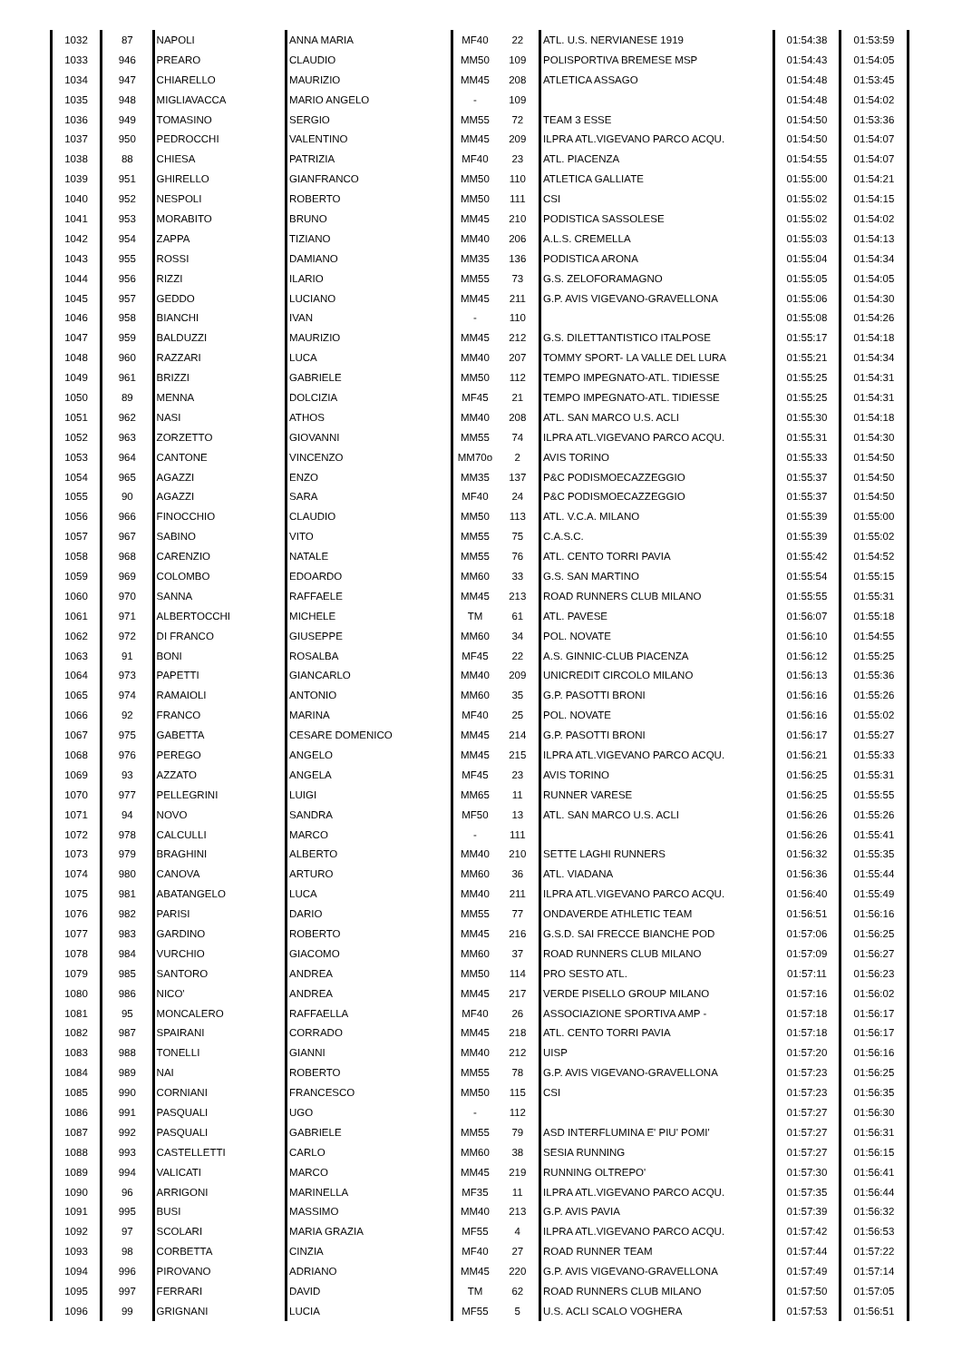| 1032 | 87 | NAPOLI | ANNA MARIA | MF40 | 22 | ATL. U.S. NERVIANESE 1919 | 01:54:38 | 01:53:59 |
| 1033 | 946 | PREARO | CLAUDIO | MM50 | 109 | POLISPORTIVA BREMESE MSP | 01:54:43 | 01:54:05 |
| 1034 | 947 | CHIARELLO | MAURIZIO | MM45 | 208 | ATLETICA ASSAGO | 01:54:48 | 01:53:45 |
| 1035 | 948 | MIGLIAVACCA | MARIO ANGELO | - | 109 | | 01:54:48 | 01:54:02 |
| 1036 | 949 | TOMASINO | SERGIO | MM55 | 72 | TEAM 3 ESSE | 01:54:50 | 01:53:36 |
| 1037 | 950 | PEDROCCHI | VALENTINO | MM45 | 209 | ILPRA ATL.VIGEVANO PARCO ACQU. | 01:54:50 | 01:54:07 |
| 1038 | 88 | CHIESA | PATRIZIA | MF40 | 23 | ATL. PIACENZA | 01:54:55 | 01:54:07 |
| 1039 | 951 | GHIRELLO | GIANFRANCO | MM50 | 110 | ATLETICA GALLIATE | 01:55:00 | 01:54:21 |
| 1040 | 952 | NESPOLI | ROBERTO | MM50 | 111 | CSI | 01:55:02 | 01:54:15 |
| 1041 | 953 | MORABITO | BRUNO | MM45 | 210 | PODISTICA SASSOLESE | 01:55:02 | 01:54:02 |
| 1042 | 954 | ZAPPA | TIZIANO | MM40 | 206 | A.L.S. CREMELLA | 01:55:03 | 01:54:13 |
| 1043 | 955 | ROSSI | DAMIANO | MM35 | 136 | PODISTICA ARONA | 01:55:04 | 01:54:34 |
| 1044 | 956 | RIZZI | ILARIO | MM55 | 73 | G.S. ZELOFORAMAGNO | 01:55:05 | 01:54:05 |
| 1045 | 957 | GEDDO | LUCIANO | MM45 | 211 | G.P. AVIS VIGEVANO-GRAVELLONA | 01:55:06 | 01:54:30 |
| 1046 | 958 | BIANCHI | IVAN | - | 110 | | 01:55:08 | 01:54:26 |
| 1047 | 959 | BALDUZZI | MAURIZIO | MM45 | 212 | G.S. DILETTANTISTICO ITALPOSE | 01:55:17 | 01:54:18 |
| 1048 | 960 | RAZZARI | LUCA | MM40 | 207 | TOMMY SPORT- LA VALLE DEL LURA | 01:55:21 | 01:54:34 |
| 1049 | 961 | BRIZZI | GABRIELE | MM50 | 112 | TEMPO IMPEGNATO-ATL. TIDIESSE | 01:55:25 | 01:54:31 |
| 1050 | 89 | MENNA | DOLCIZIA | MF45 | 21 | TEMPO IMPEGNATO-ATL. TIDIESSE | 01:55:25 | 01:54:31 |
| 1051 | 962 | NASI | ATHOS | MM40 | 208 | ATL. SAN MARCO U.S. ACLI | 01:55:30 | 01:54:18 |
| 1052 | 963 | ZORZETTO | GIOVANNI | MM55 | 74 | ILPRA ATL.VIGEVANO PARCO ACQU. | 01:55:31 | 01:54:30 |
| 1053 | 964 | CANTONE | VINCENZO | MM70o | 2 | AVIS TORINO | 01:55:33 | 01:54:50 |
| 1054 | 965 | AGAZZI | ENZO | MM35 | 137 | P&C PODISMOECAZZEGGIO | 01:55:37 | 01:54:50 |
| 1055 | 90 | AGAZZI | SARA | MF40 | 24 | P&C PODISMOECAZZEGGIO | 01:55:37 | 01:54:50 |
| 1056 | 966 | FINOCCHIO | CLAUDIO | MM50 | 113 | ATL. V.C.A. MILANO | 01:55:39 | 01:55:00 |
| 1057 | 967 | SABINO | VITO | MM55 | 75 | C.A.S.C. | 01:55:39 | 01:55:02 |
| 1058 | 968 | CARENZIO | NATALE | MM55 | 76 | ATL. CENTO TORRI PAVIA | 01:55:42 | 01:54:52 |
| 1059 | 969 | COLOMBO | EDOARDO | MM60 | 33 | G.S. SAN MARTINO | 01:55:54 | 01:55:15 |
| 1060 | 970 | SANNA | RAFFAELE | MM45 | 213 | ROAD RUNNERS CLUB MILANO | 01:55:55 | 01:55:31 |
| 1061 | 971 | ALBERTOCCHI | MICHELE | TM | 61 | ATL. PAVESE | 01:56:07 | 01:55:18 |
| 1062 | 972 | DI FRANCO | GIUSEPPE | MM60 | 34 | POL. NOVATE | 01:56:10 | 01:54:55 |
| 1063 | 91 | BONI | ROSALBA | MF45 | 22 | A.S. GINNIC-CLUB PIACENZA | 01:56:12 | 01:55:25 |
| 1064 | 973 | PAPETTI | GIANCARLO | MM40 | 209 | UNICREDIT CIRCOLO MILANO | 01:56:13 | 01:55:36 |
| 1065 | 974 | RAMAIOLI | ANTONIO | MM60 | 35 | G.P. PASOTTI BRONI | 01:56:16 | 01:55:26 |
| 1066 | 92 | FRANCO | MARINA | MF40 | 25 | POL. NOVATE | 01:56:16 | 01:55:02 |
| 1067 | 975 | GABETTA | CESARE DOMENICO | MM45 | 214 | G.P. PASOTTI BRONI | 01:56:17 | 01:55:27 |
| 1068 | 976 | PEREGO | ANGELO | MM45 | 215 | ILPRA ATL.VIGEVANO PARCO ACQU. | 01:56:21 | 01:55:33 |
| 1069 | 93 | AZZATO | ANGELA | MF45 | 23 | AVIS TORINO | 01:56:25 | 01:55:31 |
| 1070 | 977 | PELLEGRINI | LUIGI | MM65 | 11 | RUNNER VARESE | 01:56:25 | 01:55:55 |
| 1071 | 94 | NOVO | SANDRA | MF50 | 13 | ATL. SAN MARCO U.S. ACLI | 01:56:26 | 01:55:26 |
| 1072 | 978 | CALCULLI | MARCO | - | 111 | | 01:56:26 | 01:55:41 |
| 1073 | 979 | BRAGHINI | ALBERTO | MM40 | 210 | SETTE LAGHI RUNNERS | 01:56:32 | 01:55:35 |
| 1074 | 980 | CANOVA | ARTURO | MM60 | 36 | ATL. VIADANA | 01:56:36 | 01:55:44 |
| 1075 | 981 | ABATANGELO | LUCA | MM40 | 211 | ILPRA ATL.VIGEVANO PARCO ACQU. | 01:56:40 | 01:55:49 |
| 1076 | 982 | PARISI | DARIO | MM55 | 77 | ONDAVERDE ATHLETIC TEAM | 01:56:51 | 01:56:16 |
| 1077 | 983 | GARDINO | ROBERTO | MM45 | 216 | G.S.D. SAI FRECCE BIANCHE POD | 01:57:06 | 01:56:25 |
| 1078 | 984 | VURCHIO | GIACOMO | MM60 | 37 | ROAD RUNNERS CLUB MILANO | 01:57:09 | 01:56:27 |
| 1079 | 985 | SANTORO | ANDREA | MM50 | 114 | PRO SESTO ATL. | 01:57:11 | 01:56:23 |
| 1080 | 986 | NICO' | ANDREA | MM45 | 217 | VERDE PISELLO GROUP MILANO | 01:57:16 | 01:56:02 |
| 1081 | 95 | MONCALERO | RAFFAELLA | MF40 | 26 | ASSOCIAZIONE SPORTIVA AMP - | 01:57:18 | 01:56:17 |
| 1082 | 987 | SPAIRANI | CORRADO | MM45 | 218 | ATL. CENTO TORRI PAVIA | 01:57:18 | 01:56:17 |
| 1083 | 988 | TONELLI | GIANNI | MM40 | 212 | UISP | 01:57:20 | 01:56:16 |
| 1084 | 989 | NAI | ROBERTO | MM55 | 78 | G.P. AVIS VIGEVANO-GRAVELLONA | 01:57:23 | 01:56:25 |
| 1085 | 990 | CORNIANI | FRANCESCO | MM50 | 115 | CSI | 01:57:23 | 01:56:35 |
| 1086 | 991 | PASQUALI | UGO | - | 112 | | 01:57:27 | 01:56:30 |
| 1087 | 992 | PASQUALI | GABRIELE | MM55 | 79 | ASD INTERFLUMINA E' PIU' POMI' | 01:57:27 | 01:56:31 |
| 1088 | 993 | CASTELLETTI | CARLO | MM60 | 38 | SESIA RUNNING | 01:57:27 | 01:56:15 |
| 1089 | 994 | VALICATI | MARCO | MM45 | 219 | RUNNING OLTREPO' | 01:57:30 | 01:56:41 |
| 1090 | 96 | ARRIGONI | MARINELLA | MF35 | 11 | ILPRA ATL.VIGEVANO PARCO ACQU. | 01:57:35 | 01:56:44 |
| 1091 | 995 | BUSI | MASSIMO | MM40 | 213 | G.P. AVIS PAVIA | 01:57:39 | 01:56:32 |
| 1092 | 97 | SCOLARI | MARIA GRAZIA | MF55 | 4 | ILPRA ATL.VIGEVANO PARCO ACQU. | 01:57:42 | 01:56:53 |
| 1093 | 98 | CORBETTA | CINZIA | MF40 | 27 | ROAD RUNNER TEAM | 01:57:44 | 01:57:22 |
| 1094 | 996 | PIROVANO | ADRIANO | MM45 | 220 | G.P. AVIS VIGEVANO-GRAVELLONA | 01:57:49 | 01:57:14 |
| 1095 | 997 | FERRARI | DAVID | TM | 62 | ROAD RUNNERS CLUB MILANO | 01:57:50 | 01:57:05 |
| 1096 | 99 | GRIGNANI | LUCIA | MF55 | 5 | U.S. ACLI SCALO VOGHERA | 01:57:53 | 01:56:51 |